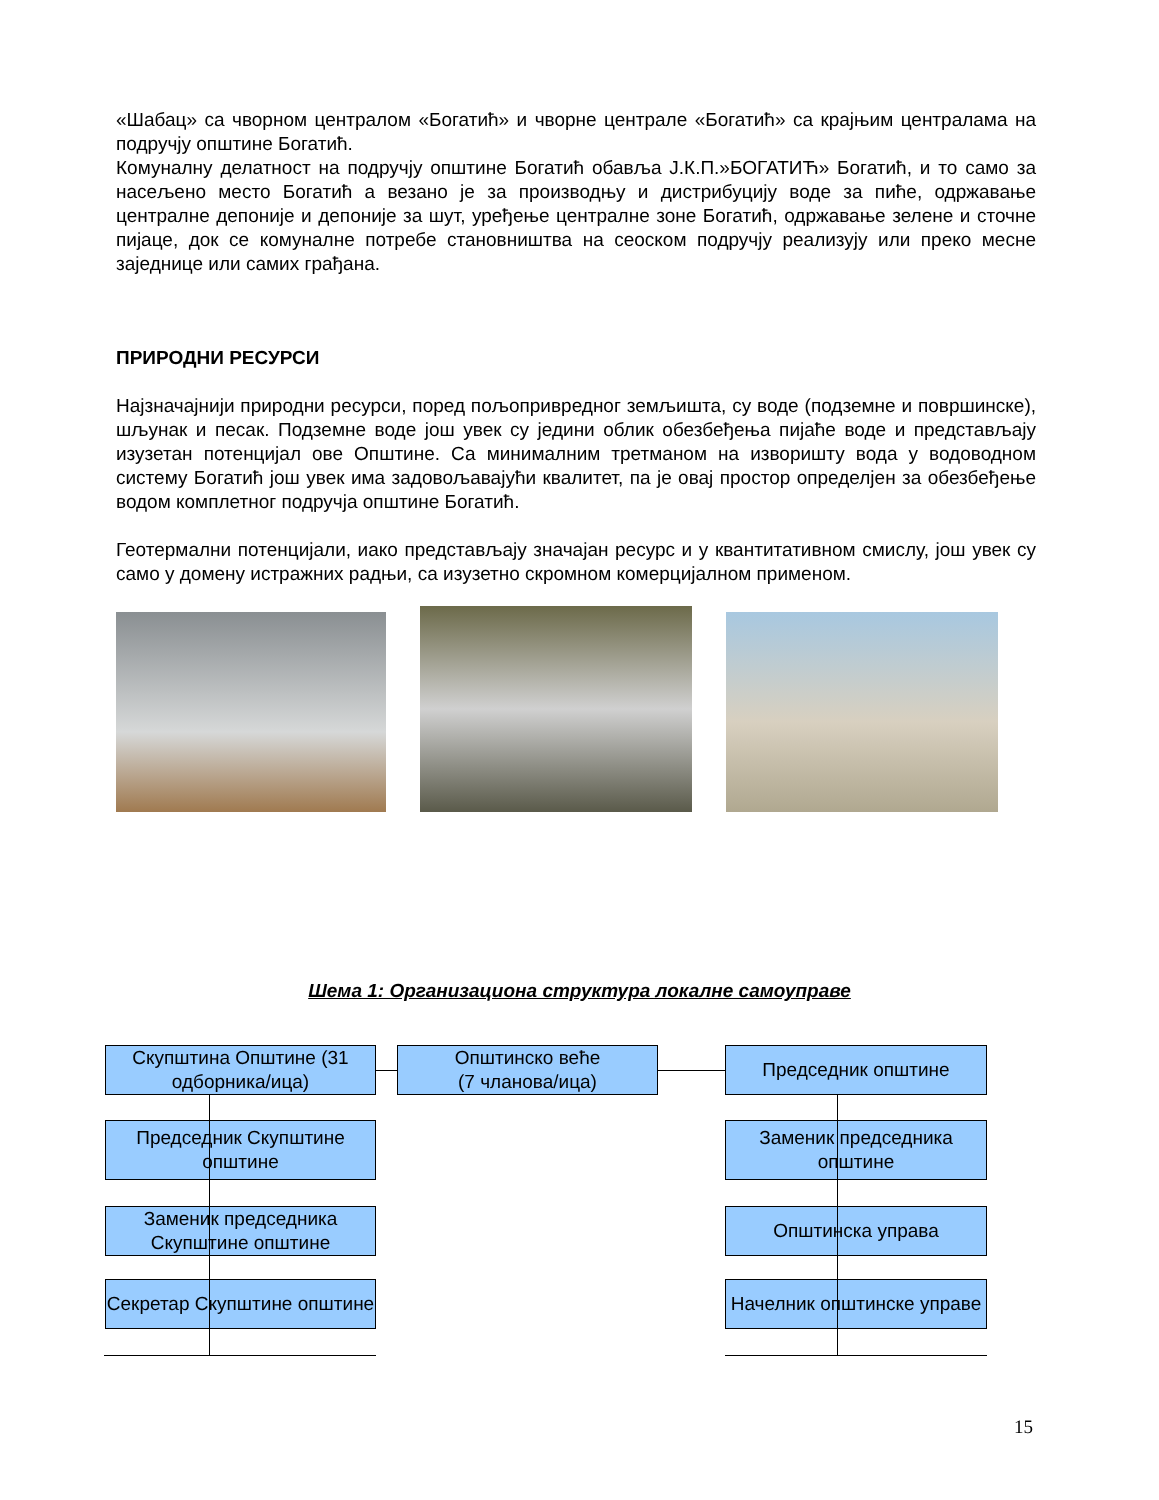«Шабац» са чворном централом «Богатић» и чворне централе «Богатић» са крајњим централама на подручју општине Богатић.
Комуналну делатност на подручју општине Богатић обавља Ј.К.П.»БОГАТИЋ» Богатић, и то само за насељено место Богатић а везано је за производњу и дистрибуцију воде за пиће, одржавање централне депоније и депоније за шут, уређење централне зоне Богатић, одржавање зелене и сточне пијаце, док се комуналне потребе становништва на сеоском подручју реализују или преко месне заједнице или самих грађана.
ПРИРОДНИ РЕСУРСИ
Најзначајнији природни ресурси, поред пољопривредног земљишта, су воде (подземне и површинске), шљунак и песак. Подземне воде још увек су једини облик обезбеђења пијаће воде и представљају изузетан потенцијал ове Општине. Са минималним третманом на изворишту вода у водоводном систему Богатић још увек има задовољавајући квалитет, па је овај простор определјен за обезбеђење водом комплетног подручја општине Богатић.
Геотермални потенцијали, иако представљају значајан ресурс и у квантитативном смислу, још увек су само у домену истражних радњи, са изузетно скромном комерцијалном применом.
Шема 1: Организациона структура локалне самоуправе
Скупштина Општине (31 одборника/ица)
Општинско веће
(7 чланова/ица)
Председник општине
Председник Скупштине општине
Заменик председника општине
Заменик председника Скупштине општине
Општинска управа
Секретар Скупштине општине
Начелник општинске управе
15